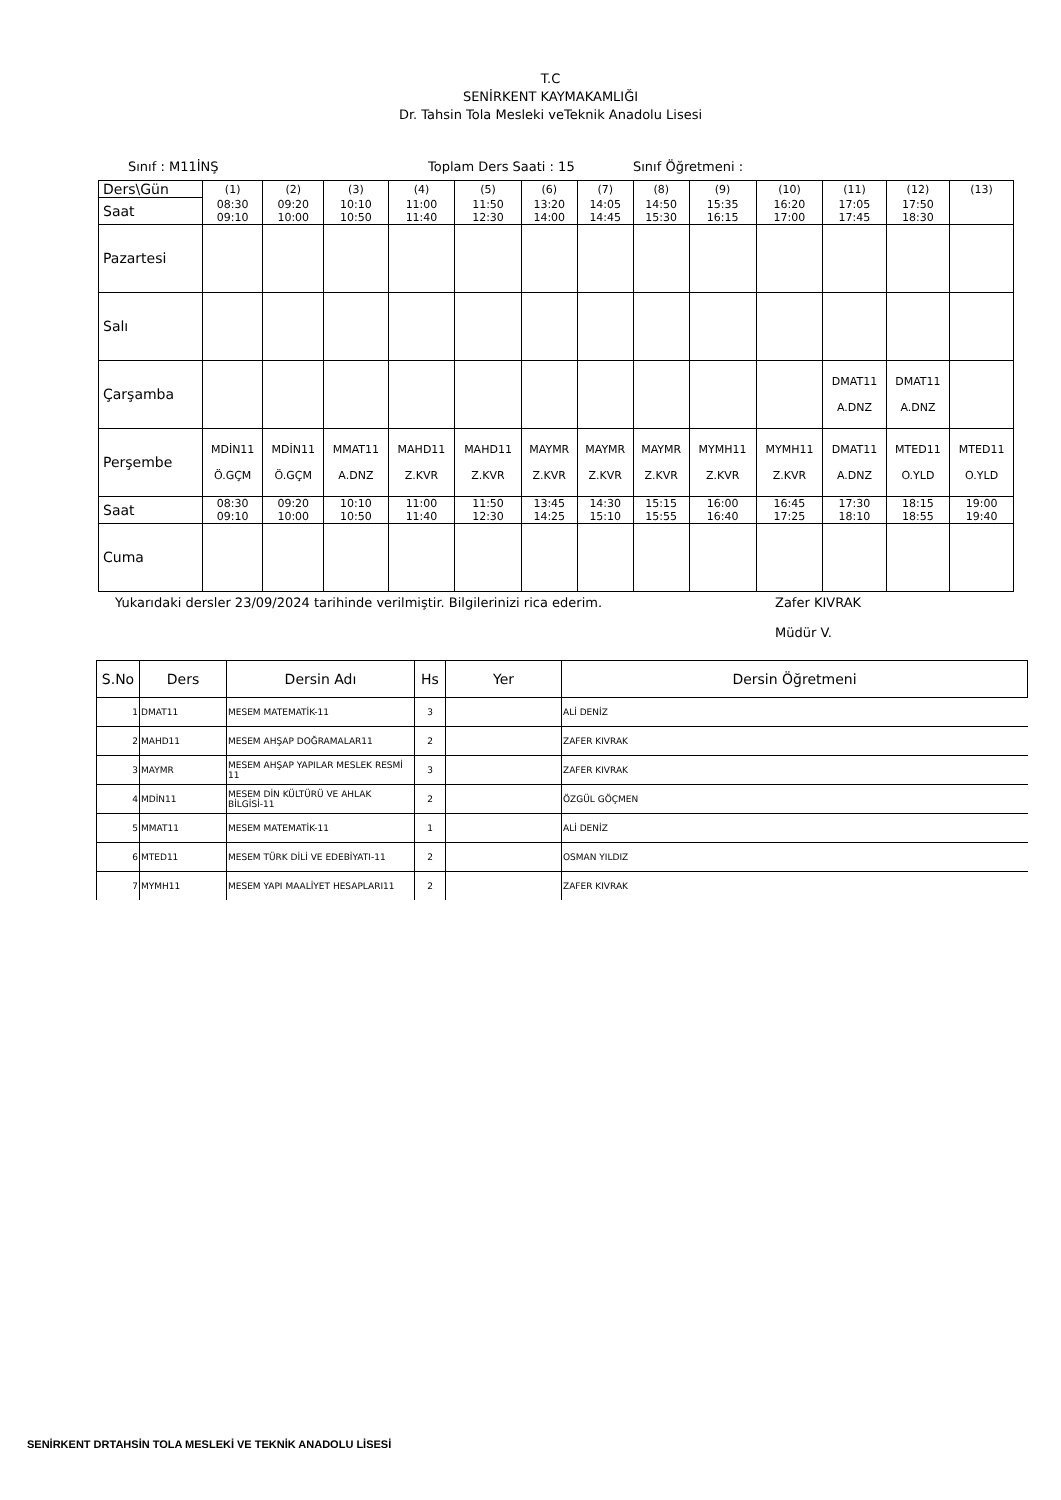T.C
SENİRKENT KAYMAKAMLIĞI
Dr. Tahsin Tola Mesleki veTeknik Anadolu Lisesi
Sınıf : M11İNŞ Toplam Ders Saati : 15 Sınıf Öğretmeni :
| Ders\Gün | (1) | (2) | (3) | (4) | (5) | (6) | (7) | (8) | (9) | (10) | (11) | (12) | (13) |
| Saat | 08:30 09:10 | 09:20 10:00 | 10:10 10:50 | 11:00 11:40 | 11:50 12:30 | 13:20 14:00 | 14:05 14:45 | 14:50 15:30 | 15:35 16:15 | 16:20 17:00 | 17:05 17:45 | 17:50 18:30 | |
| Pazartesi | | | | | | | | | | | | | |
| Salı | | | | | | | | | | | | | |
| Çarşamba | | | | | | | | | | | DMAT11 A.DNZ | DMAT11 A.DNZ | |
| Perşembe | MDİN11 Ö.GÇM | MDİN11 Ö.GÇM | MMAT11 A.DNZ | MAHD11 Z.KVR | MAHD11 Z.KVR | MAYMR Z.KVR | MAYMR Z.KVR | MAYMR Z.KVR | MYMH11 Z.KVR | MYMH11 Z.KVR | DMAT11 A.DNZ | MTED11 O.YLD | MTED11 O.YLD |
| Saat | 08:30 09:10 | 09:20 10:00 | 10:10 10:50 | 11:00 11:40 | 11:50 12:30 | 13:45 14:25 | 14:30 15:10 | 15:15 15:55 | 16:00 16:40 | 16:45 17:25 | 17:30 18:10 | 18:15 18:55 | 19:00 19:40 |
| Cuma | | | | | | | | | | | | | |
Yukarıdaki dersler 23/09/2024 tarihinde verilmiştir. Bilgilerinizi rica ederim. Zafer KIVRAK
Müdür V.
| S.No | Ders | Dersin Adı | Hs | Yer | Dersin Öğretmeni |
| --- | --- | --- | --- | --- | --- |
| 1 | DMAT11 | MESEM MATEMATİK-11 | 3 | | ALİ DENİZ |
| 2 | MAHD11 | MESEM AHŞAP DOĞRAMALAR11 | 2 | | ZAFER KIVRAK |
| 3 | MAYMR | MESEM AHŞAP YAPILAR MESLEK RESMİ 11 | 3 | | ZAFER KIVRAK |
| 4 | MDİN11 | MESEM DİN KÜLTÜRÜ VE AHLAK BİLGİSİ-11 | 2 | | ÖZGÜL GÖÇMEN |
| 5 | MMAT11 | MESEM MATEMATİK-11 | 1 | | ALİ DENİZ |
| 6 | MTED11 | MESEM TÜRK DİLİ VE EDEBİYATI-11 | 2 | | OSMAN YILDIZ |
| 7 | MYMH11 | MESEM YAPI MAALİYET HESAPLARI11 | 2 | | ZAFER KIVRAK |
SENİRKENT DRTAHSİN TOLA MESLEKİ VE TEKNİK ANADOLU LİSESİ